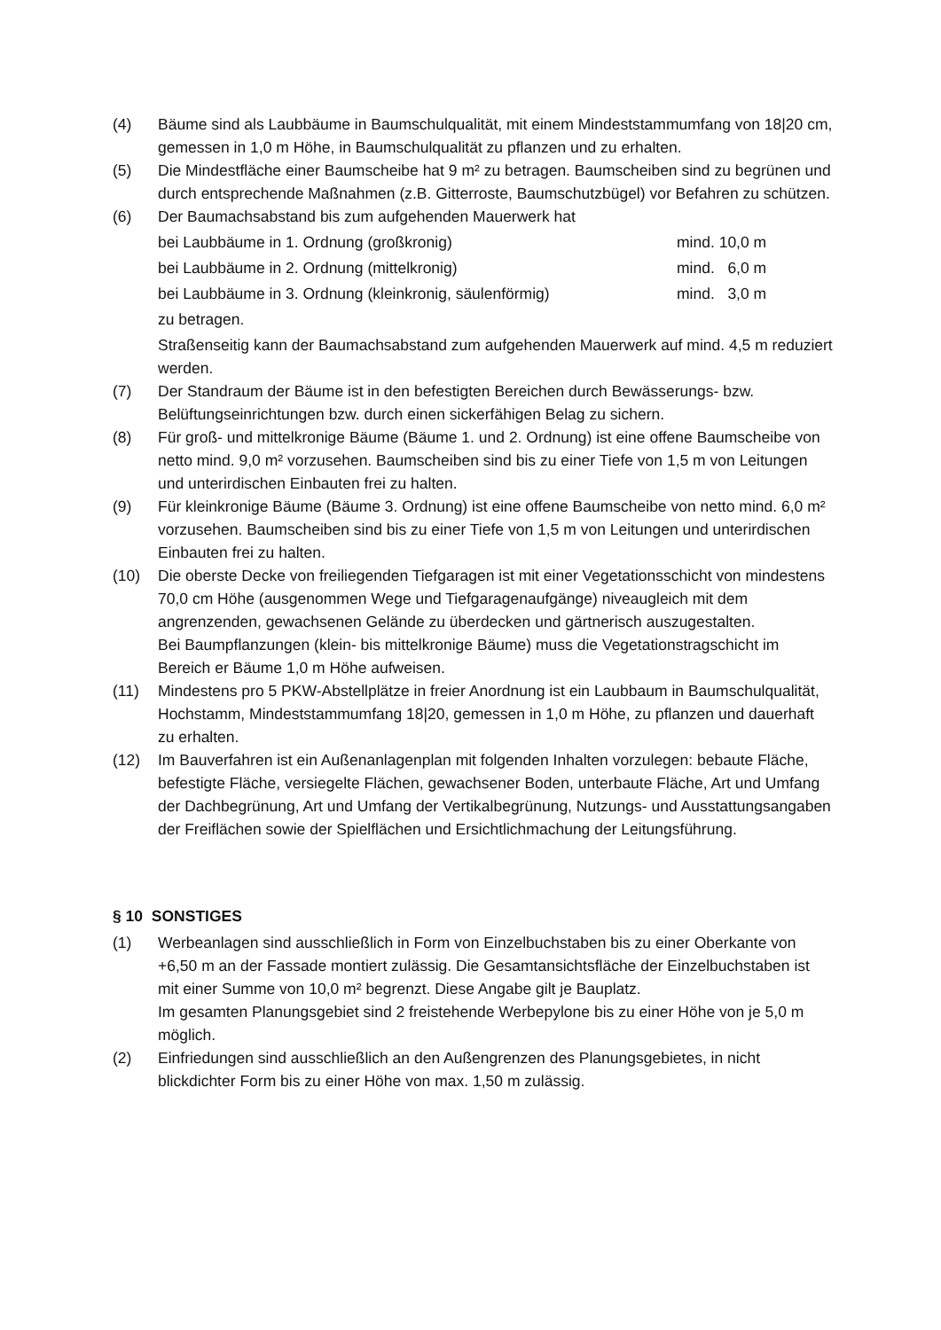(4) Bäume sind als Laubbäume in Baumschulqualität, mit einem Mindeststammumfang von 18|20 cm, gemessen in 1,0 m Höhe, in Baumschulqualität zu pflanzen und zu erhalten.
(5) Die Mindestfläche einer Baumscheibe hat 9 m² zu betragen. Baumscheiben sind zu begrünen und durch entsprechende Maßnahmen (z.B. Gitterroste, Baumschutzbügel) vor Befahren zu schützen.
(6) Der Baumachsabstand bis zum aufgehenden Mauerwerk hat
bei Laubbäume in 1. Ordnung (großkronig) mind. 10,0 m
bei Laubbäume in 2. Ordnung (mittelkronig) mind. 6,0 m
bei Laubbäume in 3. Ordnung (kleinkronig, säulenförmig) mind. 3,0 m
zu betragen.
Straßenseitig kann der Baumachsabstand zum aufgehenden Mauerwerk auf mind. 4,5 m reduziert werden.
(7) Der Standraum der Bäume ist in den befestigten Bereichen durch Bewässerungs- bzw. Belüftungseinrichtungen bzw. durch einen sickerfähigen Belag zu sichern.
(8) Für groß- und mittelkronige Bäume (Bäume 1. und 2. Ordnung) ist eine offene Baumscheibe von netto mind. 9,0 m² vorzusehen. Baumscheiben sind bis zu einer Tiefe von 1,5 m von Leitungen und unterirdischen Einbauten frei zu halten.
(9) Für kleinkronige Bäume (Bäume 3. Ordnung) ist eine offene Baumscheibe von netto mind. 6,0 m² vorzusehen. Baumscheiben sind bis zu einer Tiefe von 1,5 m von Leitungen und unterirdischen Einbauten frei zu halten.
(10) Die oberste Decke von freiliegenden Tiefgaragen ist mit einer Vegetationsschicht von mindestens 70,0 cm Höhe (ausgenommen Wege und Tiefgaragenaufgänge) niveaugleich mit dem angrenzenden, gewachsenen Gelände zu überdecken und gärtnerisch auszugestalten.
Bei Baumpflanzungen (klein- bis mittelkronige Bäume) muss die Vegetationstragschicht im Bereich er Bäume 1,0 m Höhe aufweisen.
(11) Mindestens pro 5 PKW-Abstellplätze in freier Anordnung ist ein Laubbaum in Baumschulqualität, Hochstamm, Mindeststammumfang 18|20, gemessen in 1,0 m Höhe, zu pflanzen und dauerhaft zu erhalten.
(12) Im Bauverfahren ist ein Außenanlagenplan mit folgenden Inhalten vorzulegen: bebaute Fläche, befestigte Fläche, versiegelte Flächen, gewachsener Boden, unterbaute Fläche, Art und Umfang der Dachbegrünung, Art und Umfang der Vertikalbegrünung, Nutzungs- und Ausstattungsangaben der Freiflächen sowie der Spielflächen und Ersichtlichmachung der Leitungsführung.
§ 10 SONSTIGES
(1) Werbeanlagen sind ausschließlich in Form von Einzelbuchstaben bis zu einer Oberkante von +6,50 m an der Fassade montiert zulässig. Die Gesamtansichtsfläche der Einzelbuchstaben ist mit einer Summe von 10,0 m² begrenzt. Diese Angabe gilt je Bauplatz.
Im gesamten Planungsgebiet sind 2 freistehende Werbepylone bis zu einer Höhe von je 5,0 m möglich.
(2) Einfriedungen sind ausschließlich an den Außengrenzen des Planungsgebietes, in nicht blickdichter Form bis zu einer Höhe von max. 1,50 m zulässig.